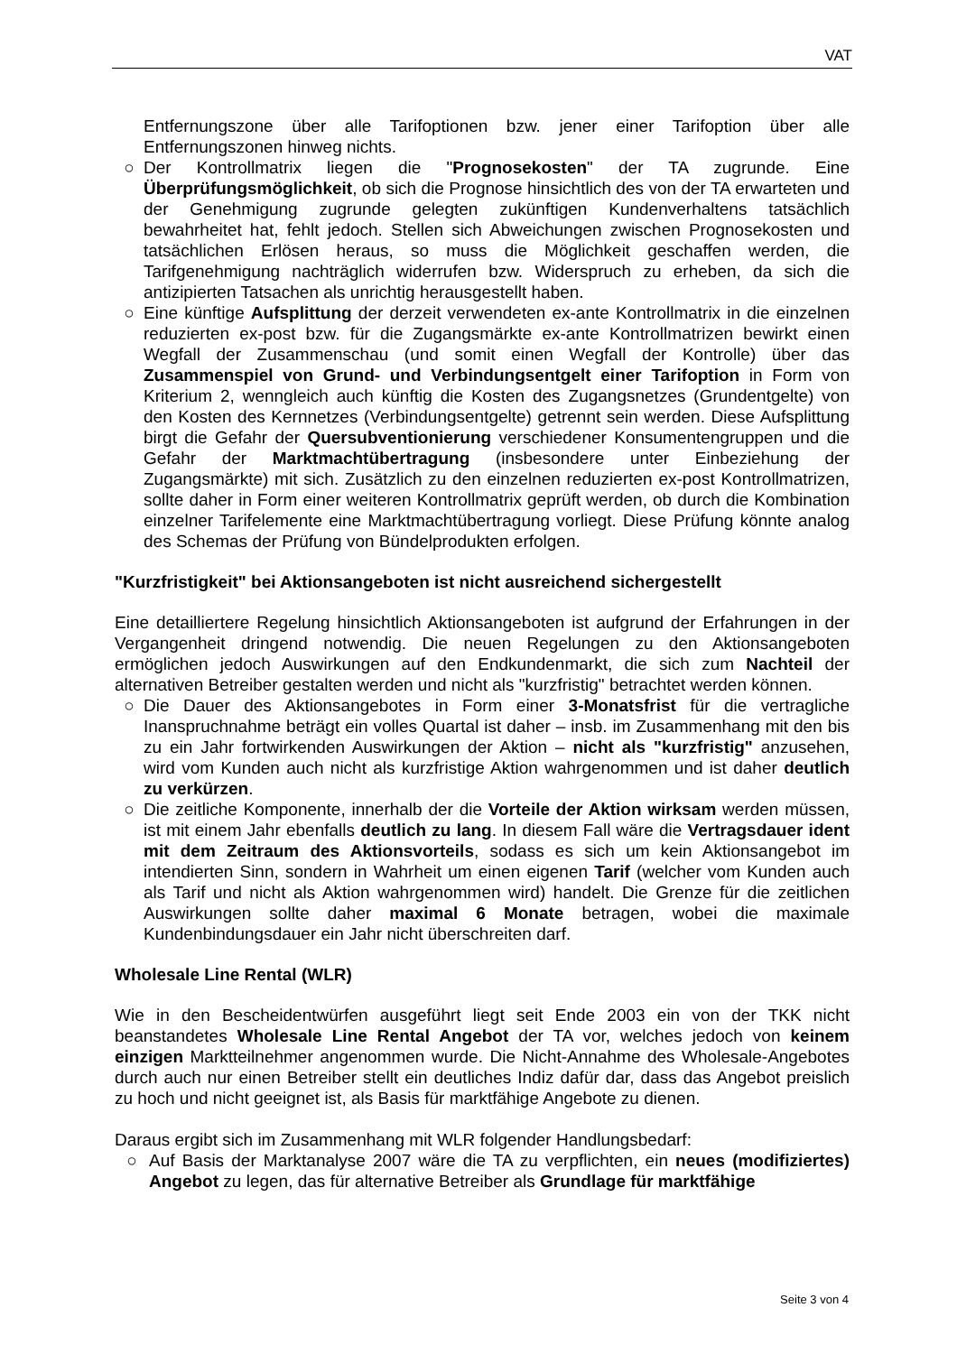VAT
Entfernungszone über alle Tarifoptionen bzw. jener einer Tarifoption über alle Entfernungszonen hinweg nichts.
○ Der Kontrollmatrix liegen die "Prognosekosten" der TA zugrunde. Eine Überprüfungsmöglichkeit, ob sich die Prognose hinsichtlich des von der TA erwarteten und der Genehmigung zugrunde gelegten zukünftigen Kundenverhaltens tatsächlich bewahrheitet hat, fehlt jedoch. Stellen sich Abweichungen zwischen Prognosekosten und tatsächlichen Erlösen heraus, so muss die Möglichkeit geschaffen werden, die Tarifgenehmigung nachträglich widerrufen bzw. Widerspruch zu erheben, da sich die antizipierten Tatsachen als unrichtig herausgestellt haben.
○ Eine künftige Aufsplittung der derzeit verwendeten ex-ante Kontrollmatrix in die einzelnen reduzierten ex-post bzw. für die Zugangsmärkte ex-ante Kontrollmatrizen bewirkt einen Wegfall der Zusammenschau (und somit einen Wegfall der Kontrolle) über das Zusammenspiel von Grund- und Verbindungsentgelt einer Tarifoption in Form von Kriterium 2, wenngleich auch künftig die Kosten des Zugangsnetzes (Grundentgelte) von den Kosten des Kernnetzes (Verbindungsentgelte) getrennt sein werden. Diese Aufsplittung birgt die Gefahr der Quersubventionierung verschiedener Konsumentengruppen und die Gefahr der Marktmachtübertragung (insbesondere unter Einbeziehung der Zugangsmärkte) mit sich. Zusätzlich zu den einzelnen reduzierten ex-post Kontrollmatrizen, sollte daher in Form einer weiteren Kontrollmatrix geprüft werden, ob durch die Kombination einzelner Tarifelemente eine Marktmachtübertragung vorliegt. Diese Prüfung könnte analog des Schemas der Prüfung von Bündelprodukten erfolgen.
"Kurzfristigkeit" bei Aktionsangeboten ist nicht ausreichend sichergestellt
Eine detailliertere Regelung hinsichtlich Aktionsangeboten ist aufgrund der Erfahrungen in der Vergangenheit dringend notwendig. Die neuen Regelungen zu den Aktionsangeboten ermöglichen jedoch Auswirkungen auf den Endkundenmarkt, die sich zum Nachteil der alternativen Betreiber gestalten werden und nicht als "kurzfristig" betrachtet werden können.
○ Die Dauer des Aktionsangebotes in Form einer 3-Monatsfrist für die vertragliche Inanspruchnahme beträgt ein volles Quartal ist daher – insb. im Zusammenhang mit den bis zu ein Jahr fortwirkenden Auswirkungen der Aktion – nicht als "kurzfristig" anzusehen, wird vom Kunden auch nicht als kurzfristige Aktion wahrgenommen und ist daher deutlich zu verkürzen.
○ Die zeitliche Komponente, innerhalb der die Vorteile der Aktion wirksam werden müssen, ist mit einem Jahr ebenfalls deutlich zu lang. In diesem Fall wäre die Vertragsdauer ident mit dem Zeitraum des Aktionsvorteils, sodass es sich um kein Aktionsangebot im intendierten Sinn, sondern in Wahrheit um einen eigenen Tarif (welcher vom Kunden auch als Tarif und nicht als Aktion wahrgenommen wird) handelt. Die Grenze für die zeitlichen Auswirkungen sollte daher maximal 6 Monate betragen, wobei die maximale Kundenbindungsdauer ein Jahr nicht überschreiten darf.
Wholesale Line Rental (WLR)
Wie in den Bescheidentwürfen ausgeführt liegt seit Ende 2003 ein von der TKK nicht beanstandetes Wholesale Line Rental Angebot der TA vor, welches jedoch von keinem einzigen Marktteilnehmer angenommen wurde. Die Nicht-Annahme des Wholesale-Angebotes durch auch nur einen Betreiber stellt ein deutliches Indiz dafür dar, dass das Angebot preislich zu hoch und nicht geeignet ist, als Basis für marktfähige Angebote zu dienen.
Daraus ergibt sich im Zusammenhang mit WLR folgender Handlungsbedarf:
○ Auf Basis der Marktanalyse 2007 wäre die TA zu verpflichten, ein neues (modifiziertes) Angebot zu legen, das für alternative Betreiber als Grundlage für marktfähige
Seite 3 von 4